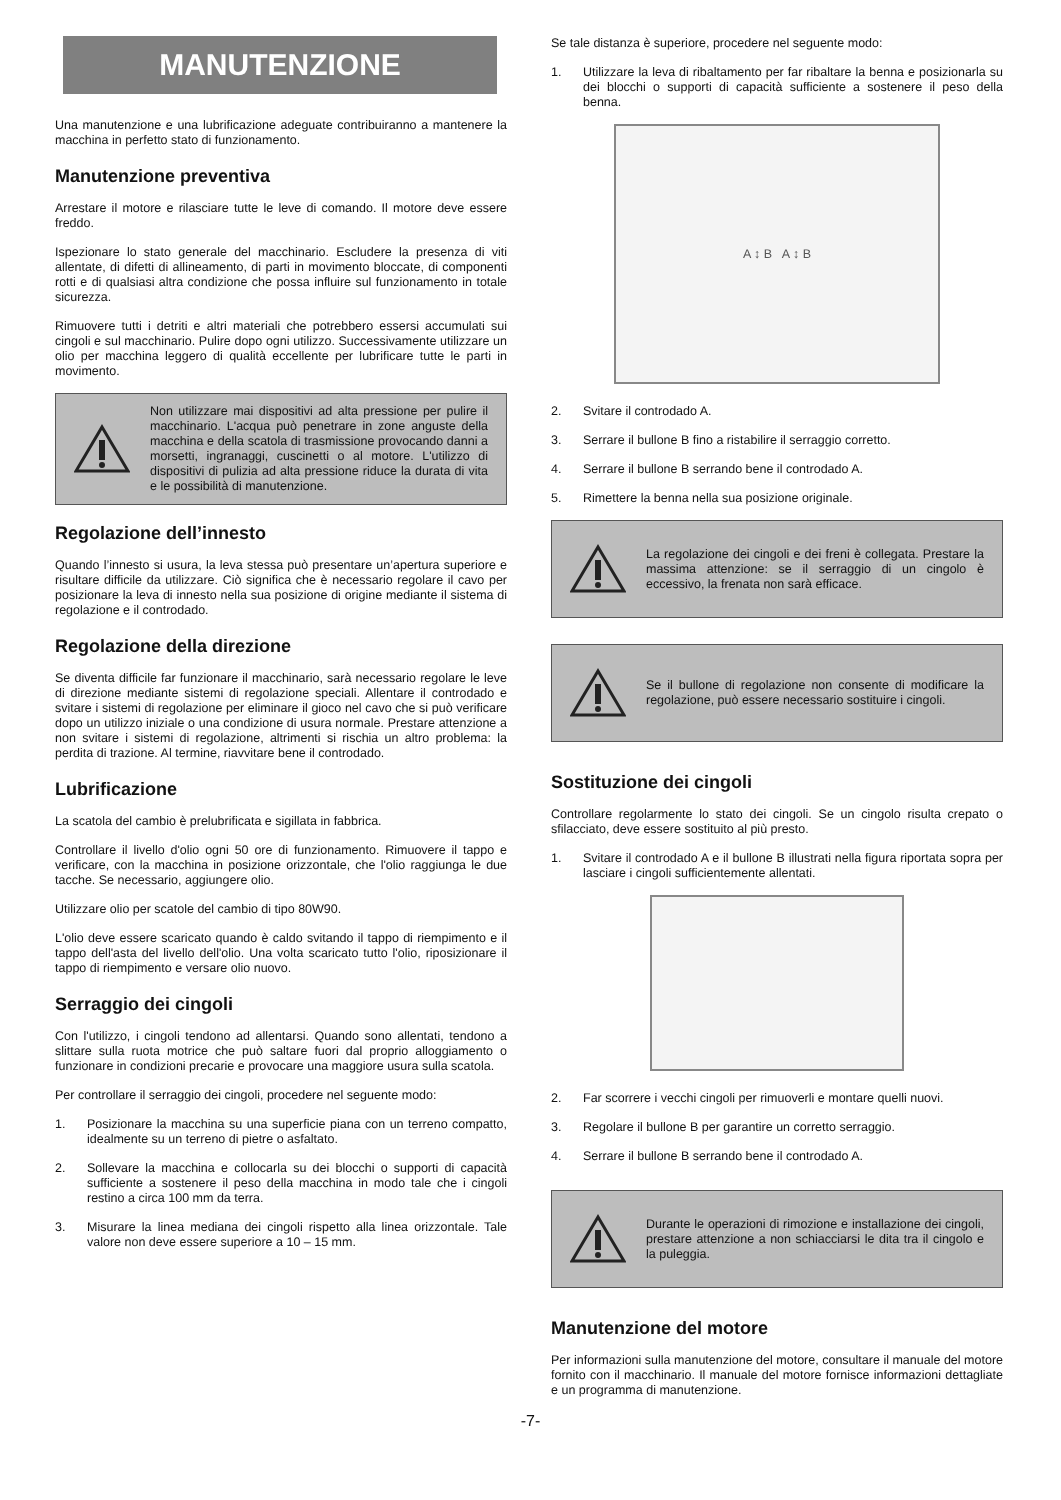MANUTENZIONE
Una manutenzione e una lubrificazione adeguate contribuiranno a mantenere la macchina in perfetto stato di funzionamento.
Manutenzione preventiva
Arrestare il motore e rilasciare tutte le leve di comando. Il motore deve essere freddo.
Ispezionare lo stato generale del macchinario. Escludere la presenza di viti allentate, di difetti di allineamento, di parti in movimento bloccate, di componenti rotti e di qualsiasi altra condizione che possa influire sul funzionamento in totale sicurezza.
Rimuovere tutti i detriti e altri materiali che potrebbero essersi accumulati sui cingoli e sul macchinario. Pulire dopo ogni utilizzo. Successivamente utilizzare un olio per macchina leggero di qualità eccellente per lubrificare tutte le parti in movimento.
Non utilizzare mai dispositivi ad alta pressione per pulire il macchinario. L'acqua può penetrare in zone anguste della macchina e della scatola di trasmissione provocando danni a morsetti, ingranaggi, cuscinetti o al motore. L'utilizzo di dispositivi di pulizia ad alta pressione riduce la durata di vita e le possibilità di manutenzione.
Regolazione dell’innesto
Quando l’innesto si usura, la leva stessa può presentare un’apertura superiore e risultare difficile da utilizzare. Ciò significa che è necessario regolare il cavo per posizionare la leva di innesto nella sua posizione di origine mediante il sistema di regolazione e il controdado.
Regolazione della direzione
Se diventa difficile far funzionare il macchinario, sarà necessario regolare le leve di direzione mediante sistemi di regolazione speciali. Allentare il controdado e svitare i sistemi di regolazione per eliminare il gioco nel cavo che si può verificare dopo un utilizzo iniziale o una condizione di usura normale. Prestare attenzione a non svitare i sistemi di regolazione, altrimenti si rischia un altro problema: la perdita di trazione. Al termine, riavvitare bene il controdado.
Lubrificazione
La scatola del cambio è prelubrificata e sigillata in fabbrica.
Controllare il livello d'olio ogni 50 ore di funzionamento. Rimuovere il tappo e verificare, con la macchina in posizione orizzontale, che l'olio raggiunga le due tacche. Se necessario, aggiungere olio.
Utilizzare olio per scatole del cambio di tipo 80W90.
L'olio deve essere scaricato quando è caldo svitando il tappo di riempimento e il tappo dell'asta del livello dell'olio. Una volta scaricato tutto l'olio, riposizionare il tappo di riempimento e versare olio nuovo.
Serraggio dei cingoli
Con l'utilizzo, i cingoli tendono ad allentarsi. Quando sono allentati, tendono a slittare sulla ruota motrice che può saltare fuori dal proprio alloggiamento o funzionare in condizioni precarie e provocare una maggiore usura sulla scatola.
Per controllare il serraggio dei cingoli, procedere nel seguente modo:
1.
Posizionare la macchina su una superficie piana con un terreno compatto, idealmente su un terreno di pietre o asfaltato.
2.
Sollevare la macchina e collocarla su dei blocchi o supporti di capacità sufficiente a sostenere il peso della macchina in modo tale che i cingoli restino a circa 100 mm da terra.
3.
Misurare la linea mediana dei cingoli rispetto alla linea orizzontale. Tale valore non deve essere superiore a 10 – 15 mm.
Se tale distanza è superiore, procedere nel seguente modo:
1.
Utilizzare la leva di ribaltamento per far ribaltare la benna e posizionarla su dei blocchi o supporti di capacità sufficiente a sostenere il peso della benna.
A ↕ B A ↕ B
2.
Svitare il controdado A.
3.
Serrare il bullone B fino a ristabilire il serraggio corretto.
4.
Serrare il bullone B serrando bene il controdado A.
5.
Rimettere la benna nella sua posizione originale.
La regolazione dei cingoli e dei freni è collegata. Prestare la massima attenzione: se il serraggio di un cingolo è eccessivo, la frenata non sarà efficace.
Se il bullone di regolazione non consente di modificare la regolazione, può essere necessario sostituire i cingoli.
Sostituzione dei cingoli
Controllare regolarmente lo stato dei cingoli. Se un cingolo risulta crepato o sfilacciato, deve essere sostituito al più presto.
1.
Svitare il controdado A e il bullone B illustrati nella figura riportata sopra per lasciare i cingoli sufficientemente allentati.
2.
Far scorrere i vecchi cingoli per rimuoverli e montare quelli nuovi.
3.
Regolare il bullone B per garantire un corretto serraggio.
4.
Serrare il bullone B serrando bene il controdado A.
Durante le operazioni di rimozione e installazione dei cingoli, prestare attenzione a non schiacciarsi le dita tra il cingolo e la puleggia.
Manutenzione del motore
Per informazioni sulla manutenzione del motore, consultare il manuale del motore fornito con il macchinario. Il manuale del motore fornisce informazioni dettagliate e un programma di manutenzione.
-7-